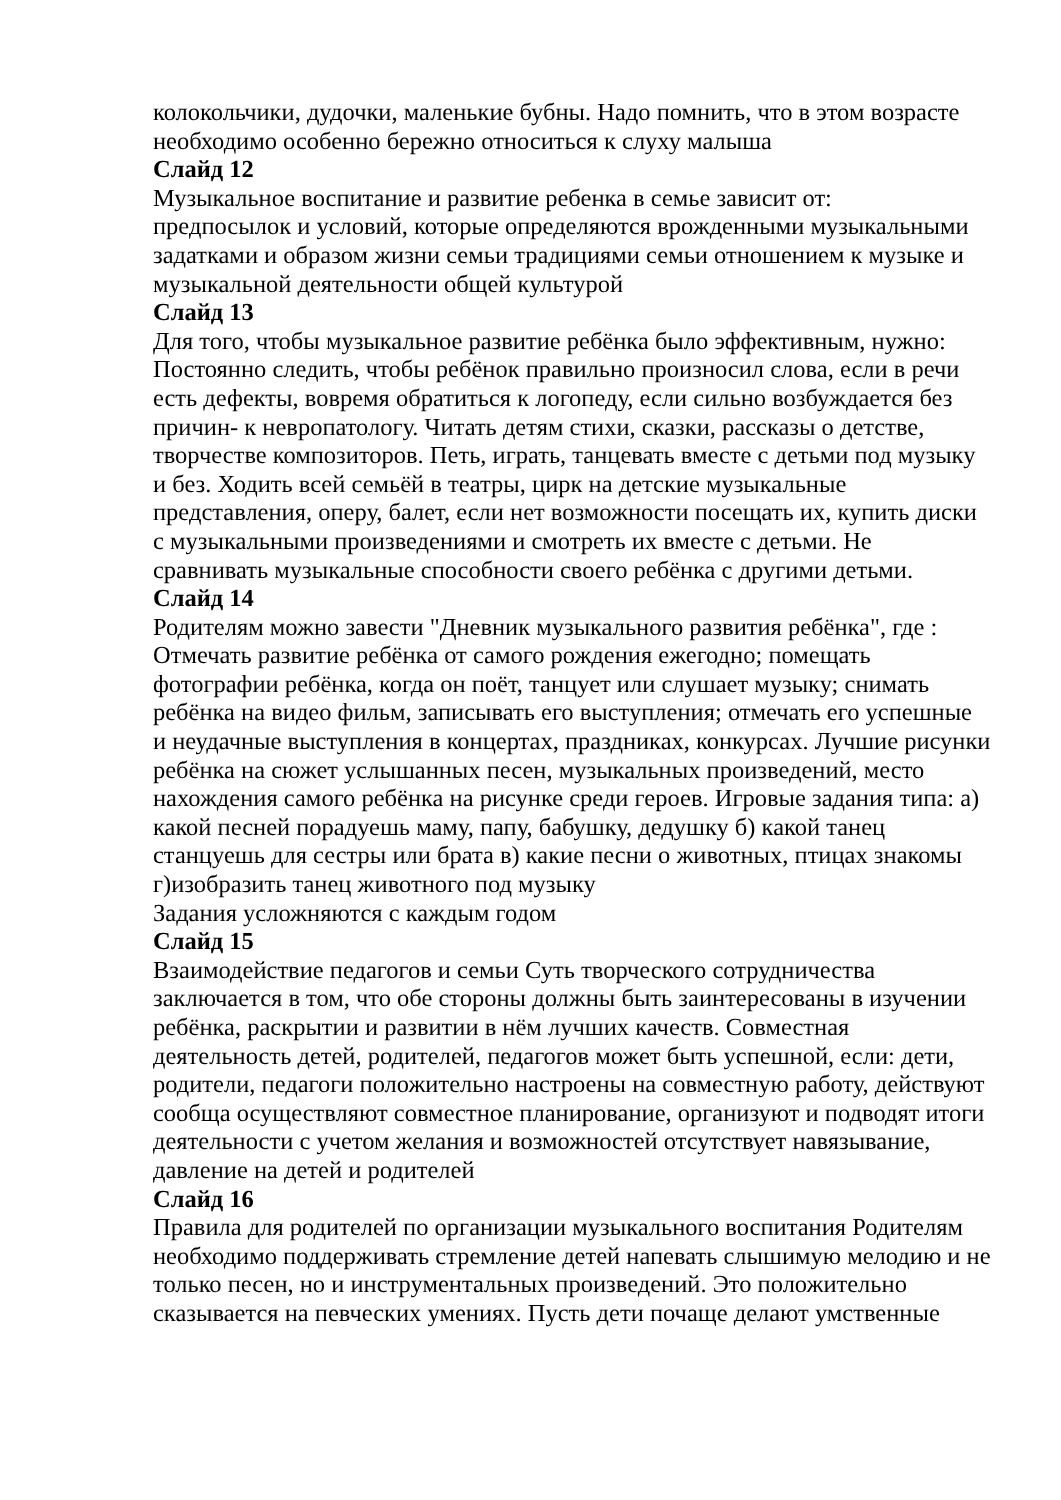колокольчики, дудочки, маленькие бубны. Надо помнить, что в этом возрасте необходимо особенно бережно относиться к слуху малыша
Слайд 12
Музыкальное воспитание и развитие ребенка в семье зависит от:
предпосылок и условий, которые определяются врожденными музыкальными задатками и образом жизни семьи традициями семьи отношением к музыке и музыкальной деятельности общей культурой
Слайд 13
Для того, чтобы музыкальное развитие ребёнка было эффективным, нужно:
Постоянно следить, чтобы ребёнок правильно произносил слова, если в речи есть дефекты, вовремя обратиться к логопеду, если сильно возбуждается без причин- к невропатологу. Читать детям стихи, сказки, рассказы о детстве, творчестве композиторов. Петь, играть, танцевать вместе с детьми под музыку и без. Ходить всей семьёй в театры, цирк на детские музыкальные представления, оперу, балет, если нет возможности посещать их, купить диски с музыкальными произведениями и смотреть их вместе с детьми. Не сравнивать музыкальные способности своего ребёнка с другими детьми.
Слайд 14
Родителям можно завести "Дневник музыкального развития ребёнка", где :
Отмечать развитие ребёнка от самого рождения ежегодно; помещать фотографии ребёнка, когда он поёт, танцует или слушает музыку; снимать ребёнка на видео фильм, записывать его выступления; отмечать его успешные и неудачные выступления в концертах, праздниках, конкурсах. Лучшие рисунки ребёнка на сюжет услышанных песен, музыкальных произведений, место нахождения самого ребёнка на рисунке среди героев. Игровые задания типа: а) какой песней порадуешь маму, папу, бабушку, дедушку б) какой танец станцуешь для сестры или брата в) какие песни о животных, птицах знакомы г)изобразить танец животного под музыку
Задания усложняются с каждым годом
Слайд 15
Взаимодействие педагогов и семьи Суть творческого сотрудничества заключается в том, что обе стороны должны быть заинтересованы в изучении ребёнка, раскрытии и развитии в нём лучших качеств. Совместная деятельность детей, родителей, педагогов может быть успешной, если: дети, родители, педагоги положительно настроены на совместную работу, действуют сообща осуществляют совместное планирование, организуют и подводят итоги деятельности с учетом желания и возможностей отсутствует навязывание, давление на детей и родителей
Слайд 16
Правила для родителей по организации музыкального воспитания Родителям необходимо поддерживать стремление детей напевать слышимую мелодию и не только песен, но и инструментальных произведений. Это положительно сказывается на певческих умениях. Пусть дети почаще делают умственные